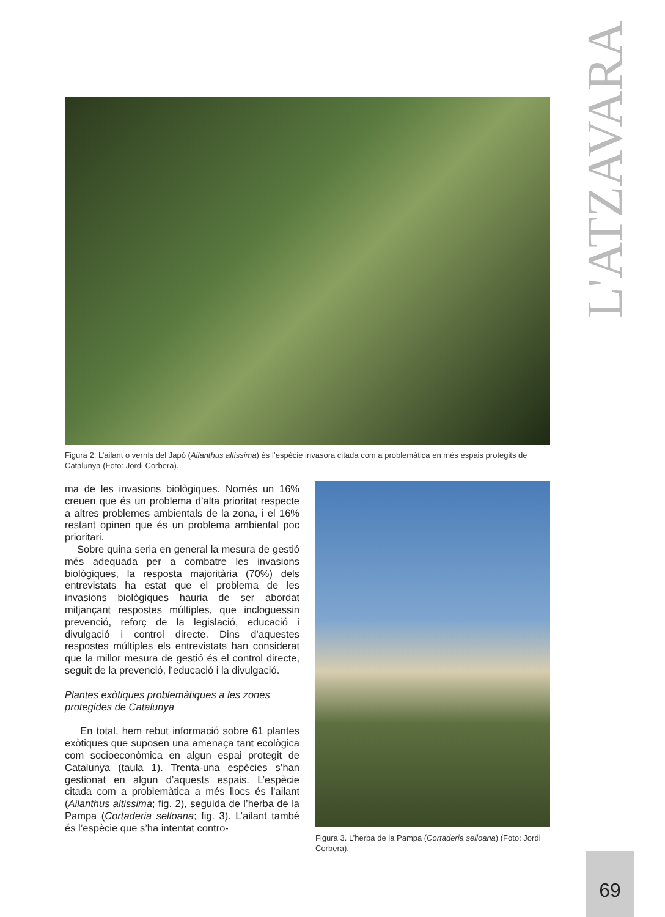L'ATZAVARA
Figura 2. L’ailant o vernís del Japó (Ailanthus altissima) és l’espècie invasora citada com a problemàtica en més espais protegits de Catalunya (Foto: Jordi Corbera).
ma de les invasions biològiques. Només un 16% creuen que és un problema d’alta prioritat respecte a altres problemes ambientals de la zona, i el 16% restant opinen que és un problema ambiental poc prioritari.
Sobre quina seria en general la mesura de gestió més adequada per a combatre les invasions biològiques, la resposta majoritària (70%) dels entrevistats ha estat que el problema de les invasions biològiques hauria de ser abordat mitjançant respostes múltiples, que incloguessin prevenció, reforç de la legislació, educació i divulgació i control directe. Dins d’aquestes respostes múltiples els entrevistats han considerat que la millor mesura de gestió és el control directe, seguit de la prevenció, l’educació i la divulgació.
Plantes exòtiques problemàtiques a les zones protegides de Catalunya
En total, hem rebut informació sobre 61 plantes exòtiques que suposen una amenaça tant ecològica com socioeconòmica en algun espai protegit de Catalunya (taula 1). Trenta-una espècies s’han gestionat en algun d’aquests espais. L’espècie citada com a problemàtica a més llocs és l’ailant (Ailanthus altissima; fig. 2), seguida de l’herba de la Pampa (Cortaderia selloana; fig. 3). L’ailant també és l’espècie que s’ha intentat contro-
Figura 3. L’herba de la Pampa (Cortaderia selloana) (Foto: Jordi Corbera).
69